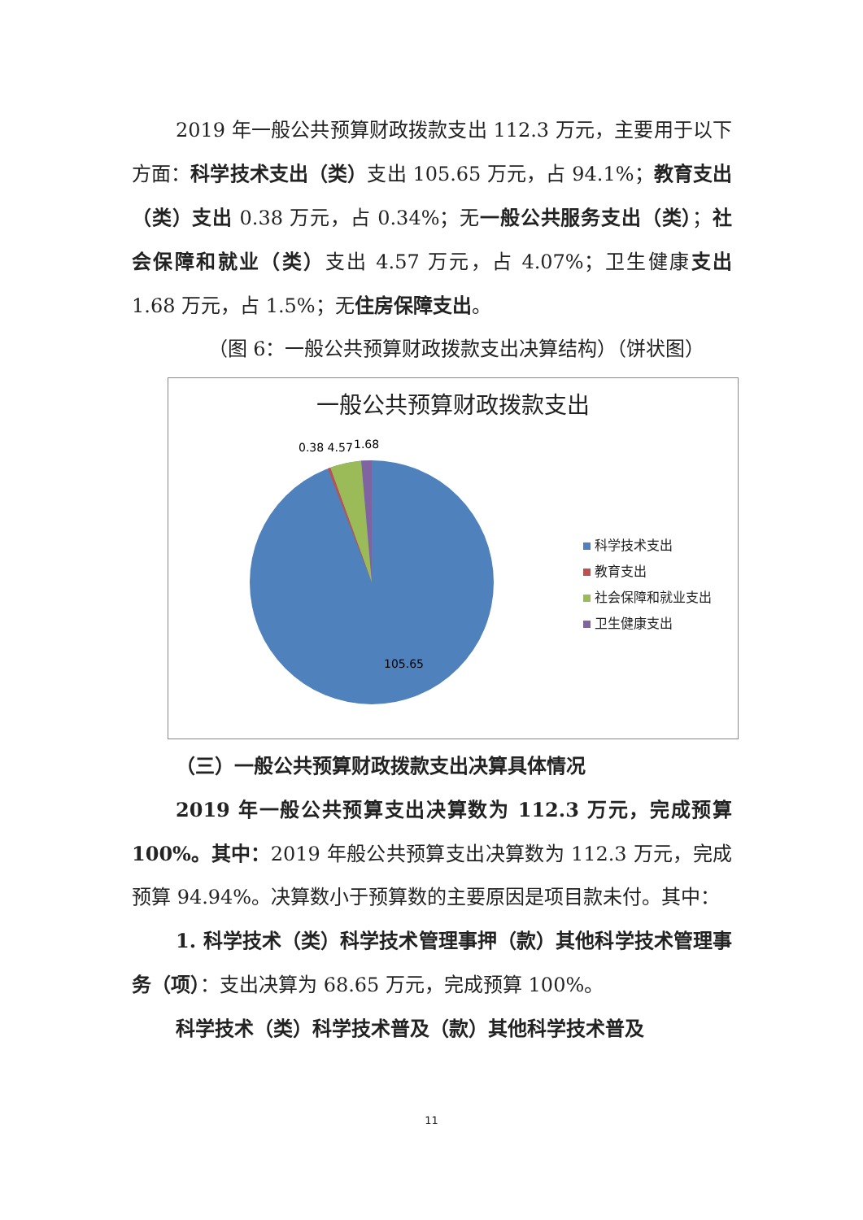2019 年一般公共预算财政拨款支出 112.3 万元，主要用于以下方面：科学技术支出（类）支出 105.65 万元，占 94.1%；教育支出（类）支出 0.38 万元，占 0.34%；无一般公共服务支出（类）；社会保障和就业（类）支出 4.57 万元，占 4.07%；卫生健康支出 1.68 万元，占 1.5%；无住房保障支出。
（图 6：一般公共预算财政拨款支出决算结构）（饼状图）
一般公共预算财政拨款支出
0.38 4.57
1.68
105.65
科学技术支出
教育支出
社会保障和就业支出
卫生健康支出
（三）一般公共预算财政拨款支出决算具体情况
2019 年一般公共预算支出决算数为 112.3 万元，完成预算 100%。其中：2019 年般公共预算支出决算数为 112.3 万元，完成预算 94.94%。决算数小于预算数的主要原因是项目款未付。其中：
1. 科学技术（类）科学技术管理事押（款）其他科学技术管理事务（项）：支出决算为 68.65 万元，完成预算 100%。
科学技术（类）科学技术普及（款）其他科学技术普及
11